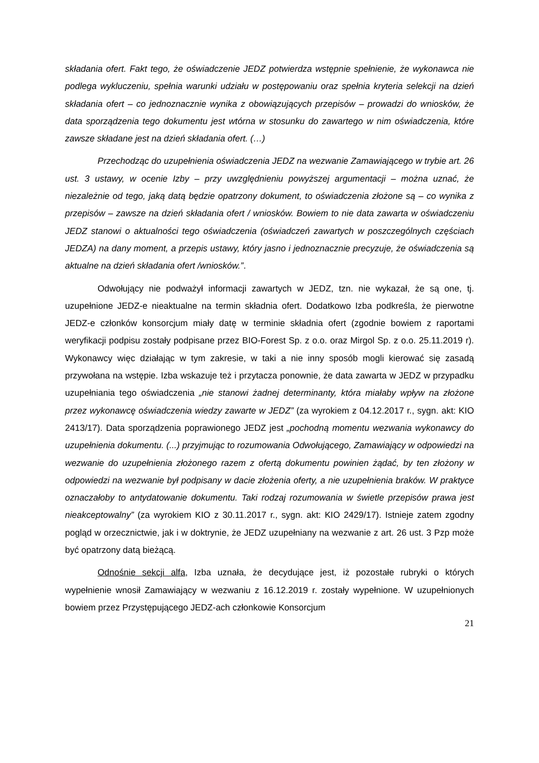składania ofert. Fakt tego, że oświadczenie JEDZ potwierdza wstępnie spełnienie, że wykonawca nie podlega wykluczeniu, spełnia warunki udziału w postępowaniu oraz spełnia kryteria selekcji na dzień składania ofert – co jednoznacznie wynika z obowiązujących przepisów – prowadzi do wniosków, że data sporządzenia tego dokumentu jest wtórna w stosunku do zawartego w nim oświadczenia, które zawsze składane jest na dzień składania ofert. (…)
Przechodząc do uzupełnienia oświadczenia JEDZ na wezwanie Zamawiającego w trybie art. 26 ust. 3 ustawy, w ocenie Izby – przy uwzględnieniu powyższej argumentacji – można uznać, że niezależnie od tego, jaką datą będzie opatrzony dokument, to oświadczenia złożone są – co wynika z przepisów – zawsze na dzień składania ofert / wniosków. Bowiem to nie data zawarta w oświadczeniu JEDZ stanowi o aktualności tego oświadczenia (oświadczeń zawartych w poszczególnych częściach JEDZA) na dany moment, a przepis ustawy, który jasno i jednoznacznie precyzuje, że oświadczenia są aktualne na dzień składania ofert /wniosków.”.
Odwołujący nie podważył informacji zawartych w JEDZ, tzn. nie wykazał, że są one, tj. uzupełnione JEDZ-e nieaktualne na termin składnia ofert. Dodatkowo Izba podkreśla, że pierwotne JEDZ-e członków konsorcjum miały datę w terminie składnia ofert (zgodnie bowiem z raportami weryfikacji podpisu zostały podpisane przez BIO-Forest Sp. z o.o. oraz Mirgol Sp. z o.o. 25.11.2019 r). Wykonawcy więc działając w tym zakresie, w taki a nie inny sposób mogli kierować się zasadą przywołana na wstępie. Izba wskazuje też i przytacza ponownie, że data zawarta w JEDZ w przypadku uzupełniania tego oświadczenia „nie stanowi żadnej determinanty, która miałaby wpływ na złożone przez wykonawcę oświadczenia wiedzy zawarte w JEDZ” (za wyrokiem z 04.12.2017 r., sygn. akt: KIO 2413/17). Data sporządzenia poprawionego JEDZ jest „pochodną momentu wezwania wykonawcy do uzupełnienia dokumentu. (...) przyjmując to rozumowania Odwołującego, Zamawiający w odpowiedzi na wezwanie do uzupełnienia złożonego razem z ofertą dokumentu powinien żądać, by ten złożony w odpowiedzi na wezwanie był podpisany w dacie złożenia oferty, a nie uzupełnienia braków. W praktyce oznaczałoby to antydatowanie dokumentu. Taki rodzaj rozumowania w świetle przepisów prawa jest nieakceptowalny” (za wyrokiem KIO z 30.11.2017 r., sygn. akt: KIO 2429/17). Istnieje zatem zgodny pogląd w orzecznictwie, jak i w doktrynie, że JEDZ uzupełniany na wezwanie z art. 26 ust. 3 Pzp może być opatrzony datą bieżącą.
Odnośnie sekcji alfa, Izba uznała, że decydujące jest, iż pozostałe rubryki o których wypełnienie wnosił Zamawiający w wezwaniu z 16.12.2019 r. zostały wypełnione. W uzupełnionych bowiem przez Przystępującego JEDZ-ach członkowie Konsorcjum
21